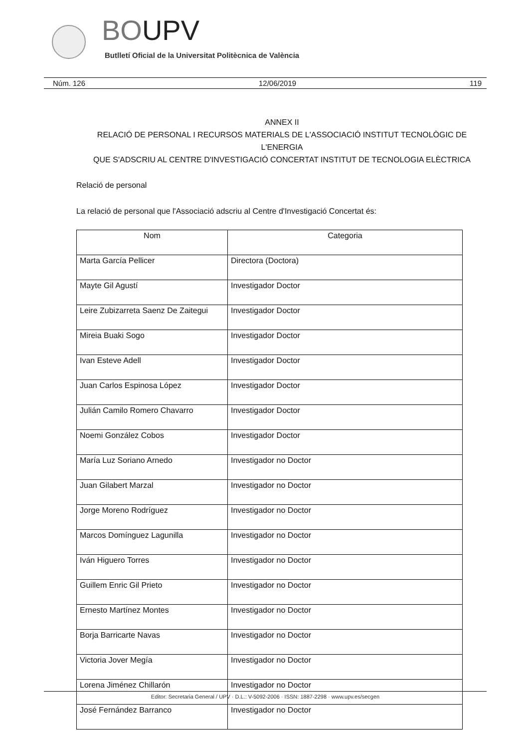BOUPV
Butlletí Oficial de la Universitat Politècnica de València
Núm. 126 12/06/2019 119
ANNEX II
RELACIÓ DE PERSONAL I RECURSOS MATERIALS DE L'ASSOCIACIÓ INSTITUT TECNOLÒGIC DE L'ENERGIA
QUE S'ADSCRIU AL CENTRE D'INVESTIGACIÓ CONCERTAT INSTITUT DE TECNOLOGIA ELÈCTRICA
Relació de personal
La relació de personal que l'Associació adscriu al Centre d'Investigació Concertat és:
| Nom | Categoria |
| --- | --- |
| Marta García Pellicer | Directora (Doctora) |
| Mayte Gil Agustí | Investigador Doctor |
| Leire Zubizarreta Saenz De Zaitegui | Investigador Doctor |
| Mireia Buaki Sogo | Investigador Doctor |
| Ivan Esteve Adell | Investigador Doctor |
| Juan Carlos Espinosa López | Investigador Doctor |
| Julián Camilo Romero Chavarro | Investigador Doctor |
| Noemi González Cobos | Investigador Doctor |
| María Luz Soriano Arnedo | Investigador no Doctor |
| Juan Gilabert Marzal | Investigador no Doctor |
| Jorge Moreno Rodríguez | Investigador no Doctor |
| Marcos Domínguez Lagunilla | Investigador no Doctor |
| Iván Higuero Torres | Investigador no Doctor |
| Guillem Enric Gil Prieto | Investigador no Doctor |
| Ernesto Martínez Montes | Investigador no Doctor |
| Borja Barricarte Navas | Investigador no Doctor |
| Victoria Jover Megía | Investigador no Doctor |
| Lorena Jiménez Chillarón | Investigador no Doctor |
| José Fernández Barranco | Investigador no Doctor |
Editor: Secretaria General / UPV · D.L.: V-5092-2006 · ISSN: 1887-2298 · www.upv.es/secgen